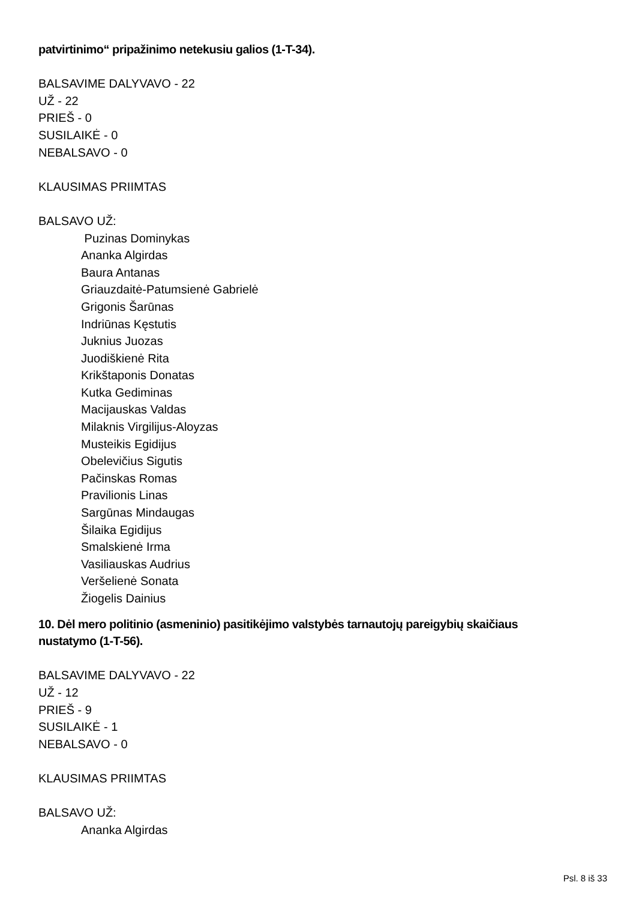patvirtinimo“ pripažinimo netekusiu galios (1-T-34).
BALSAVIME DALYVAVO - 22
UŽ - 22
PRIEŠ - 0
SUSILAIKĖ - 0
NEBALSAVO - 0
KLAUSIMAS PRIIMTAS
BALSAVO UŽ:
Puzinas Dominykas
Ananka Algirdas
Baura Antanas
Griauzdaitė-Patumsienė Gabrielė
Grigonis Šarūnas
Indriūnas Kęstutis
Juknius Juozas
Juodiškienė Rita
Krikštaponis Donatas
Kutka Gediminas
Macijauskas Valdas
Milaknis Virgilijus-Aloyzas
Musteikis Egidijus
Obelevičius Sigutis
Pačinskas Romas
Pravilionis Linas
Sargūnas Mindaugas
Šilaika Egidijus
Smalskienė Irma
Vasiliauskas Audrius
Veršelienė Sonata
Žiogelis Dainius
10. Dėl mero politinio (asmeninio) pasitikėjimo valstybės tarnautojų pareigybių skaičiaus nustatymo (1-T-56).
BALSAVIME DALYVAVO - 22
UŽ - 12
PRIEŠ - 9
SUSILAIKĖ - 1
NEBALSAVO - 0
KLAUSIMAS PRIIMTAS
BALSAVO UŽ:
Ananka Algirdas
Psl. 8 iš 33